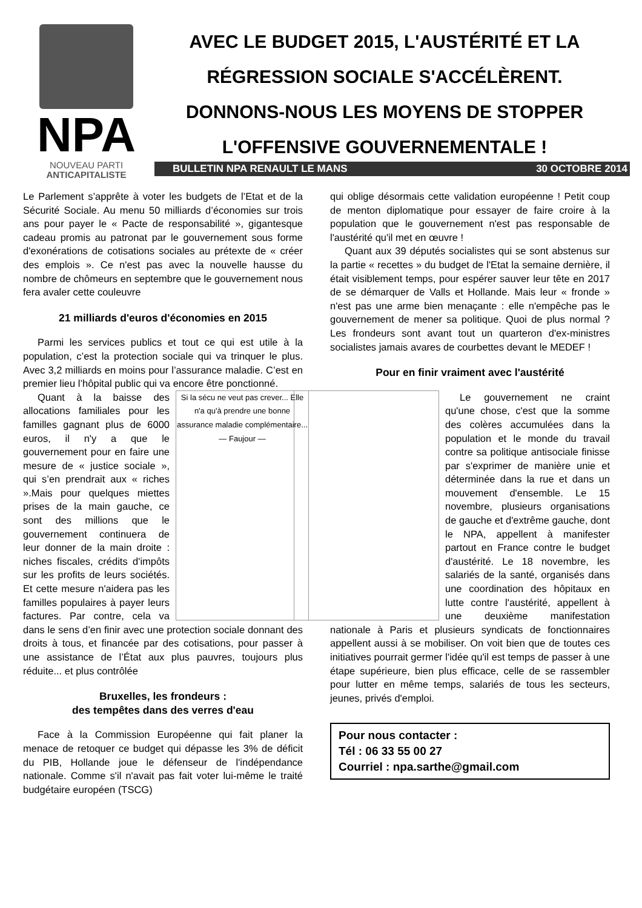NPA
NOUVEAU PARTI
ANTICAPITALISTE
AVEC LE BUDGET 2015, L'AUSTÉRITÉ ET LA RÉGRESSION SOCIALE S'ACCÉLÈRENT.
DONNONS-NOUS LES MOYENS DE STOPPER L'OFFENSIVE GOUVERNEMENTALE !
BULLETIN NPA RENAULT LE MANS 30 OCTOBRE 2014
Le Parlement s’apprête à voter les budgets de l’Etat et de la Sécurité Sociale. Au menu 50 milliards d’économies sur trois ans pour payer le « Pacte de responsabilité », gigantesque cadeau promis au patronat par le gouvernement sous forme d'exonérations de cotisations sociales au prétexte de « créer des emplois ». Ce n'est pas avec la nouvelle hausse du nombre de chômeurs en septembre que le gouvernement nous fera avaler cette couleuvre
21 milliards d'euros d'économies en 2015
Parmi les services publics et tout ce qui est utile à la population, c’est la protection sociale qui va trinquer le plus. Avec 3,2 milliards en moins pour l’assurance maladie. C’est en premier lieu l’hôpital public qui va encore être ponctionné.
Si la sécu ne veut pas crever... Elle n'a qu'à prendre une bonne assurance maladie complémentaire... — Faujour —
Quant à la baisse des allocations familiales pour les familles gagnant plus de 6000 euros, il n'y a que le gouvernement pour en faire une mesure de « justice sociale », qui s’en prendrait aux « riches ».Mais pour quelques miettes prises de la main gauche, ce sont des millions que le gouvernement continuera de leur donner de la main droite : niches fiscales, crédits d'impôts sur les profits de leurs sociétés. Et cette mesure n'aidera pas les familles populaires à payer leurs factures. Par contre, cela va dans le sens d’en finir avec une protection sociale donnant des droits à tous, et financée par des cotisations, pour passer à une assistance de l’État aux plus pauvres, toujours plus réduite... et plus contrôlée
Bruxelles, les frondeurs :
des tempêtes dans des verres d'eau
Face à la Commission Européenne qui fait planer la menace de retoquer ce budget qui dépasse les 3% de déficit du PIB, Hollande joue le défenseur de l'indépendance nationale. Comme s'il n'avait pas fait voter lui-même le traité budgétaire européen (TSCG)
qui oblige désormais cette validation européenne ! Petit coup de menton diplomatique pour essayer de faire croire à la population que le gouvernement n'est pas responsable de l'austérité qu'il met en œuvre !
Quant aux 39 députés socialistes qui se sont abstenus sur la partie « recettes » du budget de l'Etat la semaine dernière, il était visiblement temps, pour espérer sauver leur tête en 2017 de se démarquer de Valls et Hollande. Mais leur « fronde » n'est pas une arme bien menaçante : elle n'empêche pas le gouvernement de mener sa politique. Quoi de plus normal ? Les frondeurs sont avant tout un quarteron d'ex-ministres socialistes jamais avares de courbettes devant le MEDEF !
Pour en finir vraiment avec l'austérité
Le gouvernement ne craint qu'une chose, c'est que la somme des colères accumulées dans la population et le monde du travail contre sa politique antisociale finisse par s'exprimer de manière unie et déterminée dans la rue et dans un mouvement d'ensemble. Le 15 novembre, plusieurs organisations de gauche et d'extrême gauche, dont le NPA, appellent à manifester partout en France contre le budget d'austérité. Le 18 novembre, les salariés de la santé, organisés dans une coordination des hôpitaux en lutte contre l'austérité, appellent à une deuxième manifestation nationale à Paris et plusieurs syndicats de fonctionnaires appellent aussi à se mobiliser. On voit bien que de toutes ces initiatives pourrait germer l'idée qu'il est temps de passer à une étape supérieure, bien plus efficace, celle de se rassembler pour lutter en même temps, salariés de tous les secteurs, jeunes, privés d'emploi.
Pour nous contacter :
Tél : 06 33 55 00 27
Courriel : npa.sarthe@gmail.com